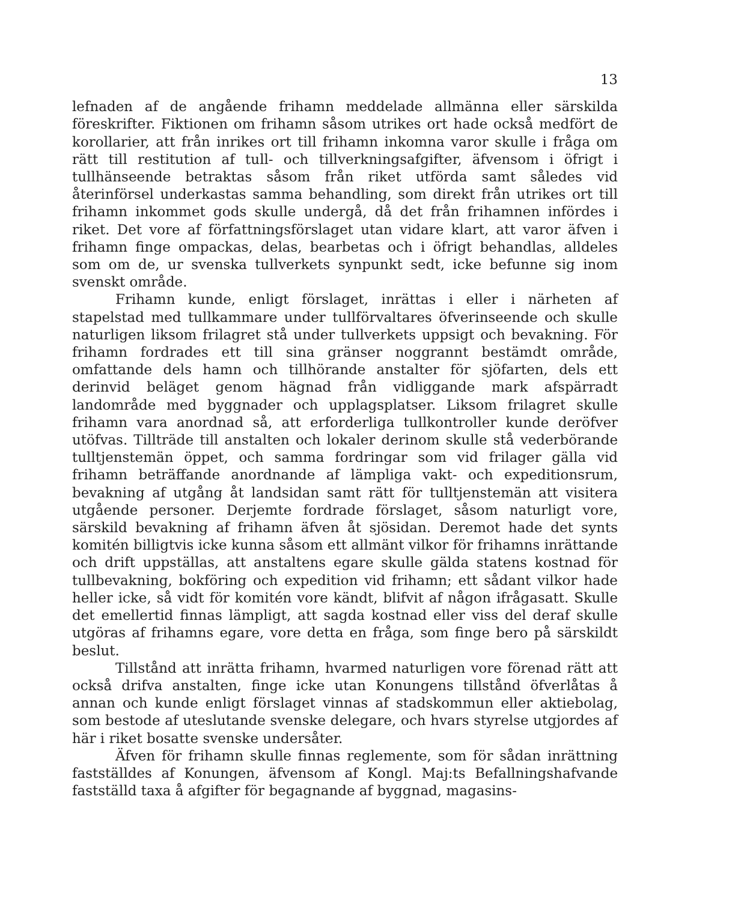13
lefnaden af de angående frihamn meddelade allmänna eller särskilda föreskrifter. Fiktionen om frihamn såsom utrikes ort hade också medfört de korollarier, att från inrikes ort till frihamn inkomna varor skulle i fråga om rätt till restitution af tull- och tillverkningsafgifter, äfvensom i öfrigt i tullhänseende betraktas såsom från riket utförda samt således vid återinförsel underkastas samma behandling, som direkt från utrikes ort till frihamn inkommet gods skulle undergå, då det från frihamnen infördes i riket. Det vore af författningsförslaget utan vidare klart, att varor äfven i frihamn finge ompackas, delas, bearbetas och i öfrigt behandlas, alldeles som om de, ur svenska tullverkets synpunkt sedt, icke befunne sig inom svenskt område.
Frihamn kunde, enligt förslaget, inrättas i eller i närheten af stapelstad med tullkammare under tullförvaltares öfverinseende och skulle naturligen liksom frilagret stå under tullverkets uppsigt och bevakning. För frihamn fordrades ett till sina gränser noggrannt bestämdt område, omfattande dels hamn och tillhörande anstalter för sjöfarten, dels ett derinvid beläget genom hägnad från vidliggande mark afspärradt landområde med byggnader och upplagsplatser. Liksom frilagret skulle frihamn vara anordnad så, att erforderliga tullkontroller kunde deröfver utöfvas. Tillträde till anstalten och lokaler derinom skulle stå vederbörande tulltjenstemän öppet, och samma fordringar som vid frilager gälla vid frihamn beträffande anordnande af lämpliga vakt- och expeditionsrum, bevakning af utgång åt landsidan samt rätt för tulltjenstemän att visitera utgående personer. Derjemte fordrade förslaget, såsom naturligt vore, särskild bevakning af frihamn äfven åt sjösidan. Deremot hade det synts komitén billigtvis icke kunna såsom ett allmänt vilkor för frihamns inrättande och drift uppställas, att anstaltens egare skulle gälda statens kostnad för tullbevakning, bokföring och expedition vid frihamn; ett sådant vilkor hade heller icke, så vidt för komitén vore kändt, blifvit af någon ifrågasatt. Skulle det emellertid finnas lämpligt, att sagda kostnad eller viss del deraf skulle utgöras af frihamns egare, vore detta en fråga, som finge bero på särskildt beslut.
Tillstånd att inrätta frihamn, hvarmed naturligen vore förenad rätt att också drifva anstalten, finge icke utan Konungens tillstånd öfverlåtas å annan och kunde enligt förslaget vinnas af stadskommun eller aktiebolag, som bestode af uteslutande svenske delegare, och hvars styrelse utgjordes af här i riket bosatte svenske undersåter.
Äfven för frihamn skulle finnas reglemente, som för sådan inrättning fastställdes af Konungen, äfvensom af Kongl. Maj:ts Befallningshafvande fastställd taxa å afgifter för begagnande af byggnad, magasins-